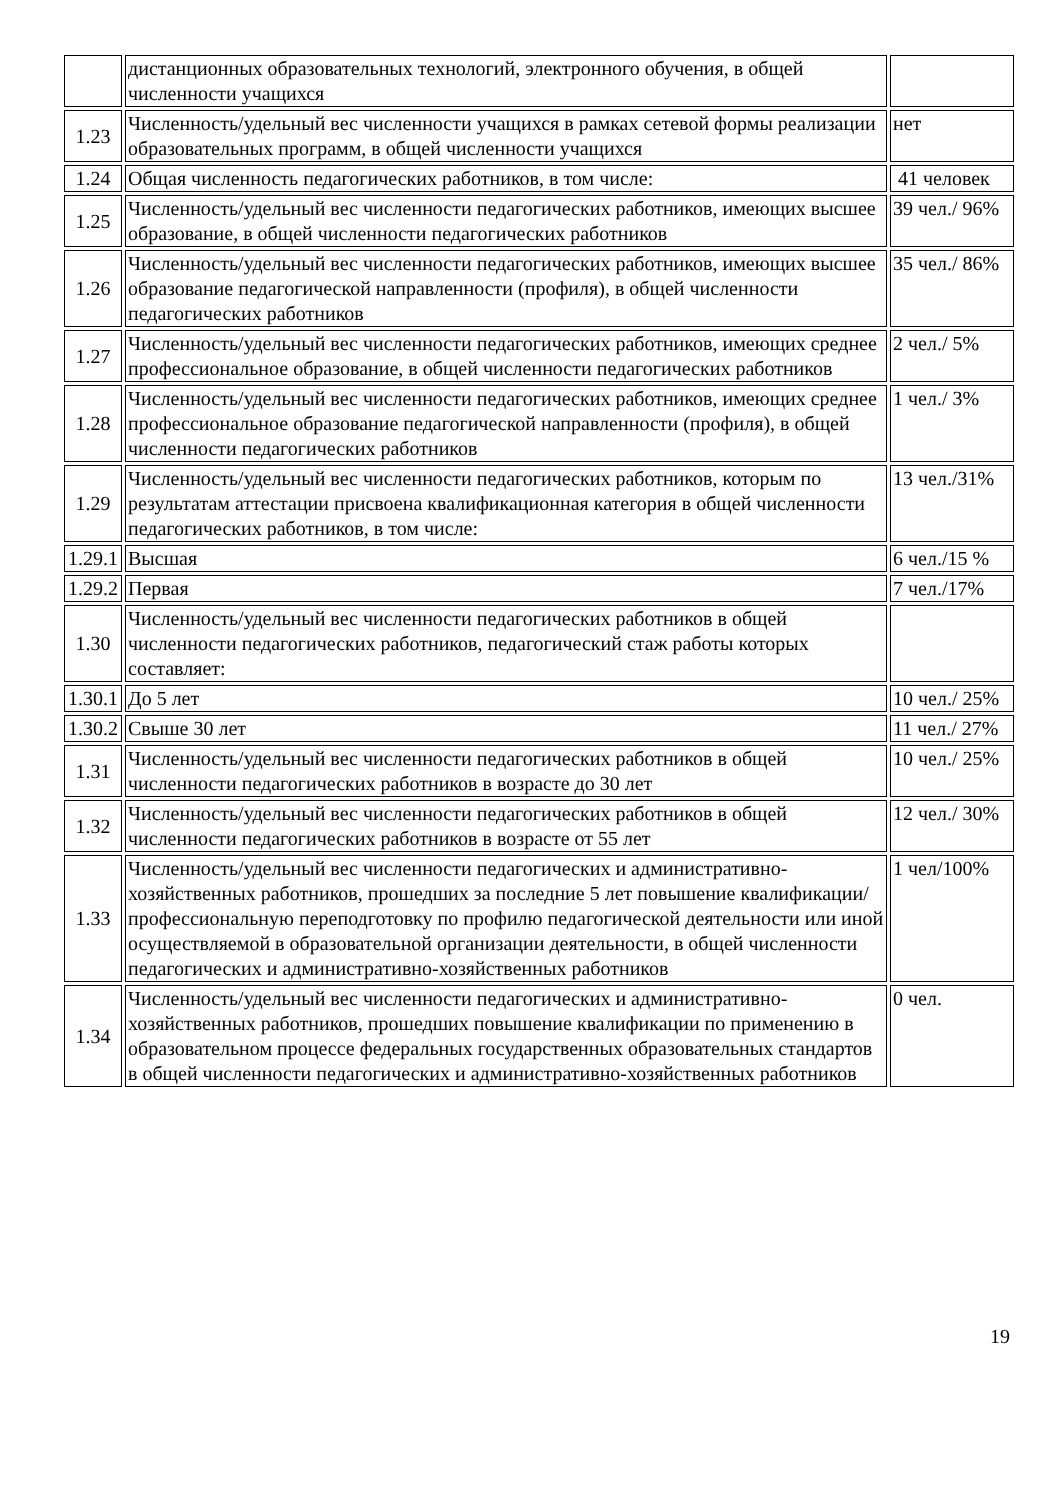| | дистанционных образовательных технологий, электронного обучения, в общей численности учащихся | |
| 1.23 | Численность/удельный вес численности учащихся в рамках сетевой формы реализации образовательных программ, в общей численности учащихся | нет |
| 1.24 | Общая численность педагогических работников, в том числе: | 41 человек |
| 1.25 | Численность/удельный вес численности педагогических работников, имеющих высшее образование, в общей численности педагогических работников | 39 чел./ 96% |
| 1.26 | Численность/удельный вес численности педагогических работников, имеющих высшее образование педагогической направленности (профиля), в общей численности педагогических работников | 35 чел./ 86% |
| 1.27 | Численность/удельный вес численности педагогических работников, имеющих среднее профессиональное образование, в общей численности педагогических работников | 2 чел./ 5% |
| 1.28 | Численность/удельный вес численности педагогических работников, имеющих среднее профессиональное образование педагогической направленности (профиля), в общей численности педагогических работников | 1 чел./ 3% |
| 1.29 | Численность/удельный вес численности педагогических работников, которым по результатам аттестации присвоена квалификационная категория в общей численности педагогических работников, в том числе: | 13 чел./31% |
| 1.29.1 | Высшая | 6 чел./15 % |
| 1.29.2 | Первая | 7 чел./17% |
| 1.30 | Численность/удельный вес численности педагогических работников в общей численности педагогических работников, педагогический стаж работы которых составляет: | |
| 1.30.1 | До 5 лет | 10 чел./ 25% |
| 1.30.2 | Свыше 30 лет | 11 чел./ 27% |
| 1.31 | Численность/удельный вес численности педагогических работников в общей численности педагогических работников в возрасте до 30 лет | 10 чел./ 25% |
| 1.32 | Численность/удельный вес численности педагогических работников в общей численности педагогических работников в возрасте от 55 лет | 12 чел./ 30% |
| 1.33 | Численность/удельный вес численности педагогических и административно-хозяйственных работников, прошедших за последние 5 лет повышение квалификации/профессиональную переподготовку по профилю педагогической деятельности или иной осуществляемой в образовательной организации деятельности, в общей численности педагогических и административно-хозяйственных работников | 1 чел/100% |
| 1.34 | Численность/удельный вес численности педагогических и административно-хозяйственных работников, прошедших повышение квалификации по применению в образовательном процессе федеральных государственных образовательных стандартов в общей численности педагогических и административно-хозяйственных работников | 0 чел. |
19